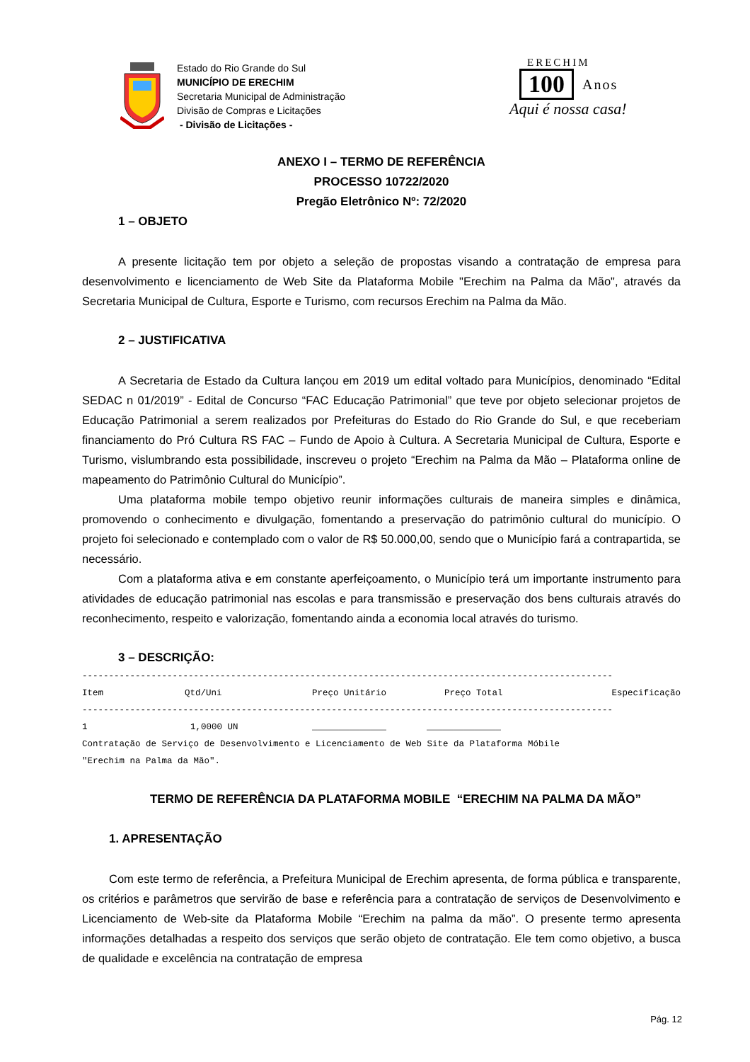Estado do Rio Grande do Sul
MUNICÍPIO DE ERECHIM
Secretaria Municipal de Administração
Divisão de Compras e Licitações
- Divisão de Licitações -
ERECHIM
100 Anos
Aqui é nossa casa!
ANEXO I – TERMO DE REFERÊNCIA
PROCESSO 10722/2020
Pregão Eletrônico Nº: 72/2020
1 – OBJETO
A presente licitação tem por objeto a seleção de propostas visando a contratação de empresa para desenvolvimento e licenciamento de Web Site da Plataforma Mobile "Erechim na Palma da Mão", através da Secretaria Municipal de Cultura, Esporte e Turismo, com recursos Erechim na Palma da Mão.
2 – JUSTIFICATIVA
A Secretaria de Estado da Cultura lançou em 2019 um edital voltado para Municípios, denominado “Edital SEDAC n 01/2019” - Edital de Concurso “FAC Educação Patrimonial” que teve por objeto selecionar projetos de Educação Patrimonial a serem realizados por Prefeituras do Estado do Rio Grande do Sul, e que receberiam financiamento do Pró Cultura RS FAC – Fundo de Apoio à Cultura. A Secretaria Municipal de Cultura, Esporte e Turismo, vislumbrando esta possibilidade, inscreveu o projeto “Erechim na Palma da Mão – Plataforma online de mapeamento do Patrimônio Cultural do Município”.
Uma plataforma mobile tempo objetivo reunir informações culturais de maneira simples e dinâmica, promovendo o conhecimento e divulgação, fomentando a preservação do patrimônio cultural do município. O projeto foi selecionado e contemplado com o valor de R$ 50.000,00, sendo que o Município fará a contrapartida, se necessário.
Com a plataforma ativa e em constante aperfeiçoamento, o Município terá um importante instrumento para atividades de educação patrimonial nas escolas e para transmissão e preservação dos bens culturais através do reconhecimento, respeito e valorização, fomentando ainda a economia local através do turismo.
3 – DESCRIÇÃO:
----------------------------------------------------------------------------------------------------
| Item | Qtd/Uni | Preço Unitário | Preço Total | Especificação |
| --- | --- | --- | --- | --- |
----------------------------------------------------------------------------------------------------
| 1 | 1,0000 UN | ______________ | ______________ |
Contratação de Serviço de Desenvolvimento e Licenciamento de Web Site da Plataforma Móbile
"Erechim na Palma da Mão".
TERMO DE REFERÊNCIA DA PLATAFORMA MOBILE “ERECHIM NA PALMA DA MÃO”
1. APRESENTAÇÃO
Com este termo de referência, a Prefeitura Municipal de Erechim apresenta, de forma pública e transparente, os critérios e parâmetros que servirão de base e referência para a contratação de serviços de Desenvolvimento e Licenciamento de Web-site da Plataforma Mobile “Erechim na palma da mão”. O presente termo apresenta informações detalhadas a respeito dos serviços que serão objeto de contratação. Ele tem como objetivo, a busca de qualidade e excelência na contratação de empresa
Pág. 12